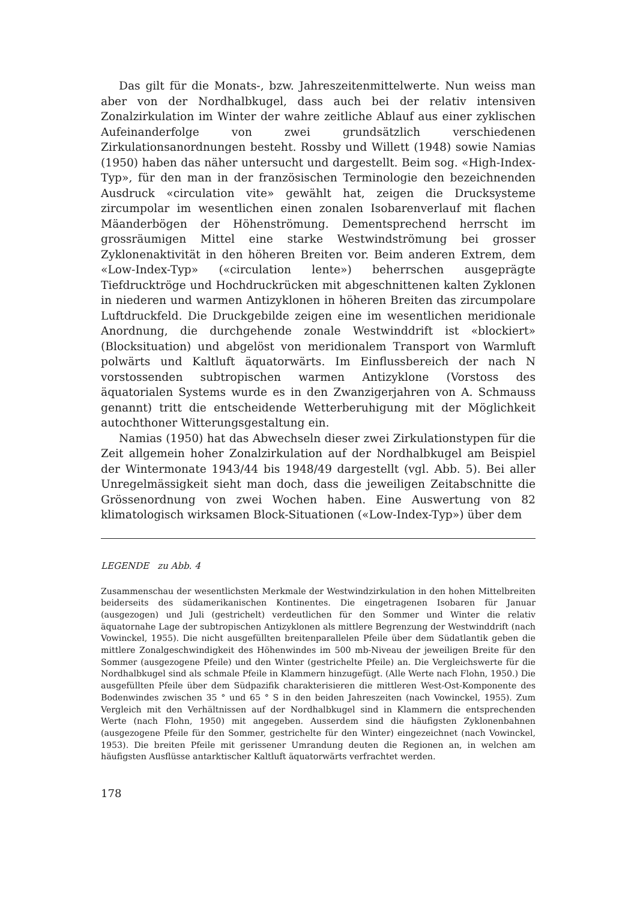Das gilt für die Monats-, bzw. Jahreszeitenmittelwerte. Nun weiss man aber von der Nordhalbkugel, dass auch bei der relativ intensiven Zonalzirkulation im Winter der wahre zeitliche Ablauf aus einer zyklischen Aufeinanderfolge von zwei grundsätzlich verschiedenen Zirkulationsanordnungen besteht. Rossby und Willett (1948) sowie Namias (1950) haben das näher untersucht und dargestellt. Beim sog. «High-Index-Typ», für den man in der französischen Terminologie den bezeichnenden Ausdruck «circulation vite» gewählt hat, zeigen die Drucksysteme zircumpolar im wesentlichen einen zonalen Isobarenverlauf mit flachen Mäanderbögen der Höhenströmung. Dementsprechend herrscht im grossräumigen Mittel eine starke Westwindströmung bei grosser Zyklonenaktivität in den höheren Breiten vor. Beim anderen Extrem, dem «Low-Index-Typ» («circulation lente») beherrschen ausgeprägte Tiefdrucktröge und Hochdruckrücken mit abgeschnittenen kalten Zyklonen in niederen und warmen Antizyklonen in höheren Breiten das zircumpolare Luftdruckfeld. Die Druckgebilde zeigen eine im wesentlichen meridionale Anordnung, die durchgehende zonale Westwinddrift ist «blockiert» (Blocksituation) und abgelöst von meridionalem Transport von Warmluft polwärts und Kaltluft äquatorwärts. Im Einflussbereich der nach N vorstossenden subtropischen warmen Antizyklone (Vorstoss des äquatorialen Systems wurde es in den Zwanzigerjahren von A. Schmauss genannt) tritt die entscheidende Wetterberuhigung mit der Möglichkeit autochthoner Witterungsgestaltung ein.
Namias (1950) hat das Abwechseln dieser zwei Zirkulationstypen für die Zeit allgemein hoher Zonalzirkulation auf der Nordhalbkugel am Beispiel der Wintermonate 1943/44 bis 1948/49 dargestellt (vgl. Abb. 5). Bei aller Unregelmässigkeit sieht man doch, dass die jeweiligen Zeitabschnitte die Grössenordnung von zwei Wochen haben. Eine Auswertung von 82 klimatologisch wirksamen Block-Situationen («Low-Index-Typ») über dem
LEGENDE zu Abb. 4
Zusammenschau der wesentlichsten Merkmale der Westwindzirkulation in den hohen Mittelbreiten beiderseits des südamerikanischen Kontinentes. Die eingetragenen Isobaren für Januar (ausgezogen) und Juli (gestrichelt) verdeutlichen für den Sommer und Winter die relativ äquatornahe Lage der subtropischen Antizyklonen als mittlere Begrenzung der Westwinddrift (nach Vowinckel, 1955). Die nicht ausgefüllten breitenparallelen Pfeile über dem Südatlantik geben die mittlere Zonalgeschwindigkeit des Höhenwindes im 500 mb-Niveau der jeweiligen Breite für den Sommer (ausgezogene Pfeile) und den Winter (gestrichelte Pfeile) an. Die Vergleichswerte für die Nordhalbkugel sind als schmale Pfeile in Klammern hinzugefügt. (Alle Werte nach Flohn, 1950.) Die ausgefüllten Pfeile über dem Südpazifik charakterisieren die mittleren West-Ost-Komponente des Bodenwindes zwischen 35 ° und 65 ° S in den beiden Jahreszeiten (nach Vowinckel, 1955). Zum Vergleich mit den Verhältnissen auf der Nordhalbkugel sind in Klammern die entsprechenden Werte (nach Flohn, 1950) mit angegeben. Ausserdem sind die häufigsten Zyklonenbahnen (ausgezogene Pfeile für den Sommer, gestrichelte für den Winter) eingezeichnet (nach Vowinckel, 1953). Die breiten Pfeile mit gerissener Umrandung deuten die Regionen an, in welchen am häufigsten Ausflüsse antarktischer Kaltluft äquatorwärts verfrachtet werden.
178